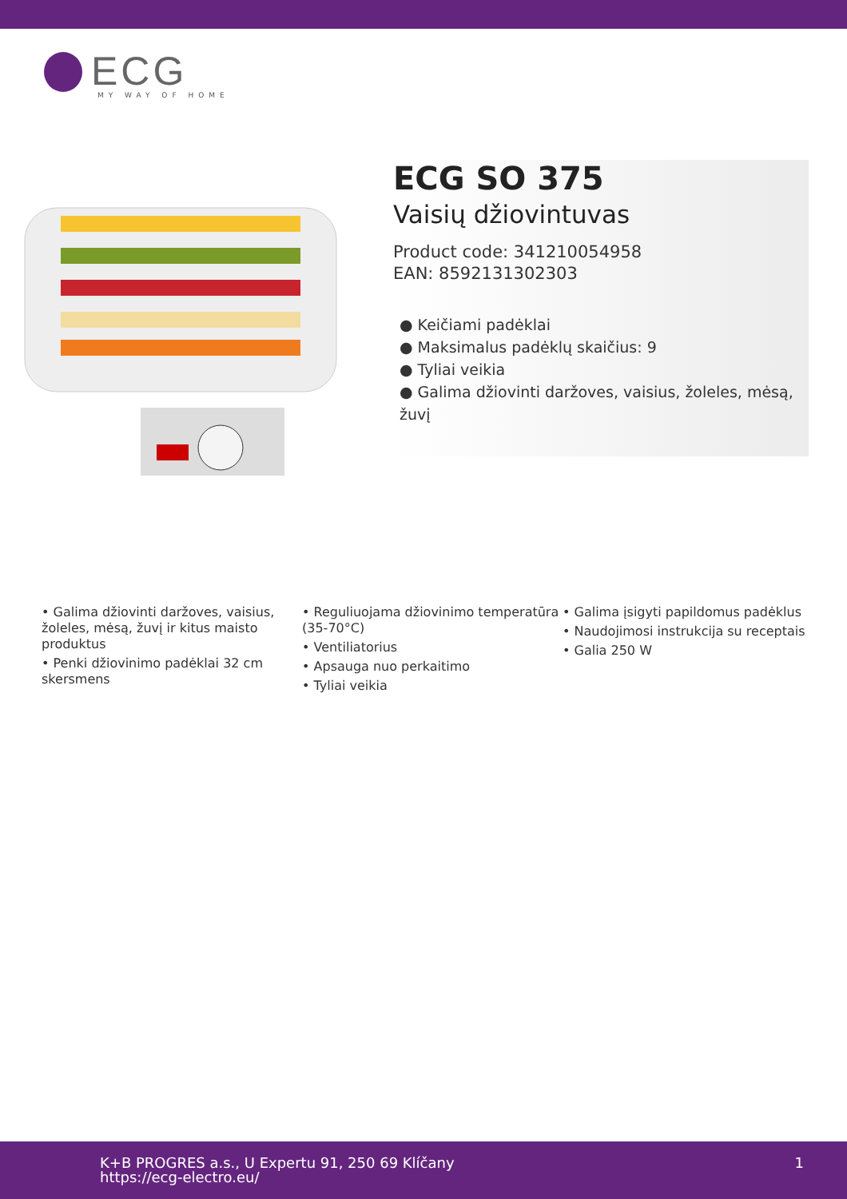ECG
MY WAY OF HOME
ECG SO 375
Vaisių džiovintuvas
Product code: 341210054958
EAN: 8592131302303
● Keičiami padėklai
● Maksimalus padėklų skaičius: 9
● Tyliai veikia
● Galima džiovinti daržoves, vaisius, žoleles, mėsą, žuvį
• Galima džiovinti daržoves, vaisius, žoleles, mėsą, žuvį ir kitus maisto produktus
• Penki džiovinimo padėklai 32 cm skersmens
• Reguliuojama džiovinimo temperatūra (35-70°C)
• Ventiliatorius
• Apsauga nuo perkaitimo
• Tyliai veikia
• Galima įsigyti papildomus padėklus
• Naudojimosi instrukcija su receptais
• Galia 250 W
K+B PROGRES a.s., U Expertu 91, 250 69 Klíčany
https://ecg-electro.eu/
1